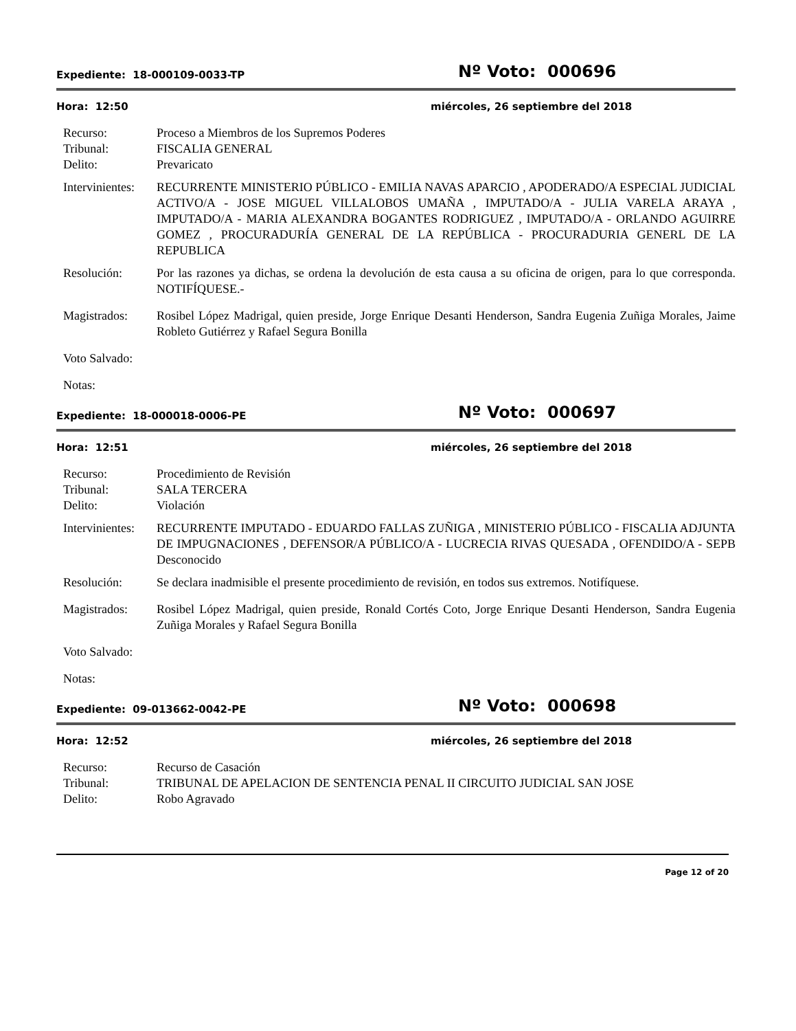Expediente: 18-000109-0033-TP
Nº Voto: 000696
Hora: 12:50 miércoles, 26 septiembre del 2018
Recurso: Proceso a Miembros de los Supremos Poderes
Tribunal: FISCALIA GENERAL
Delito: Prevaricato
Intervinientes:
RECURRENTE MINISTERIO PÚBLICO - EMILIA NAVAS APARCIO , APODERADO/A ESPECIAL JUDICIAL ACTIVO/A - JOSE MIGUEL VILLALOBOS UMAÑA , IMPUTADO/A - JULIA VARELA ARAYA , IMPUTADO/A - MARIA ALEXANDRA BOGANTES RODRIGUEZ , IMPUTADO/A - ORLANDO AGUIRRE GOMEZ , PROCURADURÍA GENERAL DE LA REPÚBLICA - PROCURADURIA GENERL DE LA REPUBLICA
Resolución: Por las razones ya dichas, se ordena la devolución de esta causa a su oficina de origen, para lo que corresponda. NOTIFÍQUESE.-
Magistrados: Rosibel López Madrigal, quien preside, Jorge Enrique Desanti Henderson, Sandra Eugenia Zuñiga Morales, Jaime Robleto Gutiérrez y Rafael Segura Bonilla
Voto Salvado:
Notas:
Expediente: 18-000018-0006-PE
Nº Voto: 000697
Hora: 12:51 miércoles, 26 septiembre del 2018
Recurso: Procedimiento de Revisión
Tribunal: SALA TERCERA
Delito: Violación
Intervinientes:
RECURRENTE IMPUTADO - EDUARDO FALLAS ZUÑIGA , MINISTERIO PÚBLICO - FISCALIA ADJUNTA DE IMPUGNACIONES , DEFENSOR/A PÚBLICO/A - LUCRECIA RIVAS QUESADA , OFENDIDO/A - SEPB Desconocido
Resolución: Se declara inadmisible el presente procedimiento de revisión, en todos sus extremos. Notifíquese.
Magistrados: Rosibel López Madrigal, quien preside, Ronald Cortés Coto, Jorge Enrique Desanti Henderson, Sandra Eugenia Zuñiga Morales y Rafael Segura Bonilla
Voto Salvado:
Notas:
Expediente: 09-013662-0042-PE
Nº Voto: 000698
Hora: 12:52 miércoles, 26 septiembre del 2018
Recurso: Recurso de Casación
Tribunal: TRIBUNAL DE APELACION DE SENTENCIA PENAL II CIRCUITO JUDICIAL SAN JOSE
Delito: Robo Agravado
Page 12 of 20